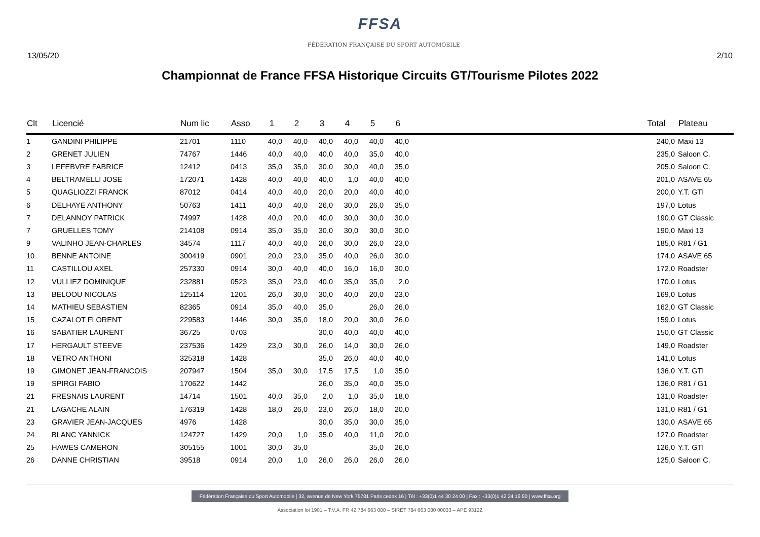FFSA
FÉDÉRATION FRANÇAISE DU SPORT AUTOMOBILE
13/05/20 2/10
Championnat de France FFSA Historique Circuits GT/Tourisme Pilotes 2022
| Clt | Licencié | Num lic | Asso | 1 | 2 | 3 | 4 | 5 | 6 | | Total | Plateau |
| --- | --- | --- | --- | --- | --- | --- | --- | --- | --- | --- | --- | --- |
| 1 | GANDINI PHILIPPE | 21701 | 1110 | 40,0 | 40,0 | 40,0 | 40,0 | 40,0 | 40,0 | | 240,0 | Maxi 13 |
| 2 | GRENET JULIEN | 74767 | 1446 | 40,0 | 40,0 | 40,0 | 40,0 | 35,0 | 40,0 | | 235,0 | Saloon C. |
| 3 | LEFEBVRE FABRICE | 12412 | 0413 | 35,0 | 35,0 | 30,0 | 30,0 | 40,0 | 35,0 | | 205,0 | Saloon C. |
| 4 | BELTRAMELLI JOSE | 172071 | 1428 | 40,0 | 40,0 | 40,0 | 1,0 | 40,0 | 40,0 | | 201,0 | ASAVE 65 |
| 5 | QUAGLIOZZI FRANCK | 87012 | 0414 | 40,0 | 40,0 | 20,0 | 20,0 | 40,0 | 40,0 | | 200,0 | Y.T. GTI |
| 6 | DELHAYE ANTHONY | 50763 | 1411 | 40,0 | 40,0 | 26,0 | 30,0 | 26,0 | 35,0 | | 197,0 | Lotus |
| 7 | DELANNOY PATRICK | 74997 | 1428 | 40,0 | 20,0 | 40,0 | 30,0 | 30,0 | 30,0 | | 190,0 | GT Classic |
| 7 | GRUELLES TOMY | 214108 | 0914 | 35,0 | 35,0 | 30,0 | 30,0 | 30,0 | 30,0 | | 190,0 | Maxi 13 |
| 9 | VALINHO JEAN-CHARLES | 34574 | 1117 | 40,0 | 40,0 | 26,0 | 30,0 | 26,0 | 23,0 | | 185,0 | R81 / G1 |
| 10 | BENNE ANTOINE | 300419 | 0901 | 20,0 | 23,0 | 35,0 | 40,0 | 26,0 | 30,0 | | 174,0 | ASAVE 65 |
| 11 | CASTILLOU AXEL | 257330 | 0914 | 30,0 | 40,0 | 40,0 | 16,0 | 16,0 | 30,0 | | 172,0 | Roadster |
| 12 | VULLIEZ DOMINIQUE | 232881 | 0523 | 35,0 | 23,0 | 40,0 | 35,0 | 35,0 | 2,0 | | 170,0 | Lotus |
| 13 | BELOOU NICOLAS | 125114 | 1201 | 26,0 | 30,0 | 30,0 | 40,0 | 20,0 | 23,0 | | 169,0 | Lotus |
| 14 | MATHIEU SEBASTIEN | 82365 | 0914 | 35,0 | 40,0 | 35,0 | | 26,0 | 26,0 | | 162,0 | GT Classic |
| 15 | CAZALOT FLORENT | 229583 | 1446 | 30,0 | 35,0 | 18,0 | 20,0 | 30,0 | 26,0 | | 159,0 | Lotus |
| 16 | SABATIER LAURENT | 36725 | 0703 | | | 30,0 | 40,0 | 40,0 | 40,0 | | 150,0 | GT Classic |
| 17 | HERGAULT STEEVE | 237536 | 1429 | 23,0 | 30,0 | 26,0 | 14,0 | 30,0 | 26,0 | | 149,0 | Roadster |
| 18 | VETRO ANTHONI | 325318 | 1428 | | | 35,0 | 26,0 | 40,0 | 40,0 | | 141,0 | Lotus |
| 19 | GIMONET JEAN-FRANCOIS | 207947 | 1504 | 35,0 | 30,0 | 17,5 | 17,5 | 1,0 | 35,0 | | 136,0 | Y.T. GTI |
| 19 | SPIRGI FABIO | 170622 | 1442 | | | 26,0 | 35,0 | 40,0 | 35,0 | | 136,0 | R81 / G1 |
| 21 | FRESNAIS LAURENT | 14714 | 1501 | 40,0 | 35,0 | 2,0 | 1,0 | 35,0 | 18,0 | | 131,0 | Roadster |
| 21 | LAGACHE ALAIN | 176319 | 1428 | 18,0 | 26,0 | 23,0 | 26,0 | 18,0 | 20,0 | | 131,0 | R81 / G1 |
| 23 | GRAVIER JEAN-JACQUES | 4976 | 1428 | | | 30,0 | 35,0 | 30,0 | 35,0 | | 130,0 | ASAVE 65 |
| 24 | BLANC YANNICK | 124727 | 1429 | 20,0 | 1,0 | 35,0 | 40,0 | 11,0 | 20,0 | | 127,0 | Roadster |
| 25 | HAWES CAMERON | 305155 | 1001 | 30,0 | 35,0 | | | 35,0 | 26,0 | | 126,0 | Y.T. GTI |
| 26 | DANNE CHRISTIAN | 39518 | 0914 | 20,0 | 1,0 | 26,0 | 26,0 | 26,0 | 26,0 | | 125,0 | Saloon C. |
Fédération Française du Sport Automobile | 32, avenue de New York 75781 Paris cedex 16 | Tél : +33(0)1 44 30 24 00 | Fax : +33(0)1 42 24 16 80 | www.ffsa.org
Association loi 1901 – T.V.A. FR 42 784 663 080 – SIRET 784 663 080 00033 – APE 9312Z